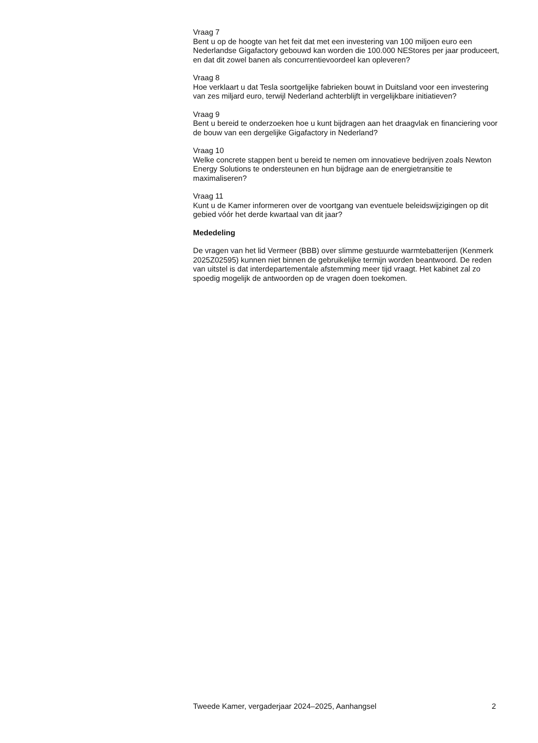Vraag 7
Bent u op de hoogte van het feit dat met een investering van 100 miljoen euro een Nederlandse Gigafactory gebouwd kan worden die 100.000 NEStores per jaar produceert, en dat dit zowel banen als concurrentievoordeel kan opleveren?
Vraag 8
Hoe verklaart u dat Tesla soortgelijke fabrieken bouwt in Duitsland voor een investering van zes miljard euro, terwijl Nederland achterblijft in vergelijkbare initiatieven?
Vraag 9
Bent u bereid te onderzoeken hoe u kunt bijdragen aan het draagvlak en financiering voor de bouw van een dergelijke Gigafactory in Nederland?
Vraag 10
Welke concrete stappen bent u bereid te nemen om innovatieve bedrijven zoals Newton Energy Solutions te ondersteunen en hun bijdrage aan de energietransitie te maximaliseren?
Vraag 11
Kunt u de Kamer informeren over de voortgang van eventuele beleidswijzigingen op dit gebied vóór het derde kwartaal van dit jaar?
Mededeling
De vragen van het lid Vermeer (BBB) over slimme gestuurde warmtebatterijen (Kenmerk 2025Z02595) kunnen niet binnen de gebruikelijke termijn worden beantwoord. De reden van uitstel is dat interdepartementale afstemming meer tijd vraagt. Het kabinet zal zo spoedig mogelijk de antwoorden op de vragen doen toekomen.
Tweede Kamer, vergaderjaar 2024–2025, Aanhangsel 2